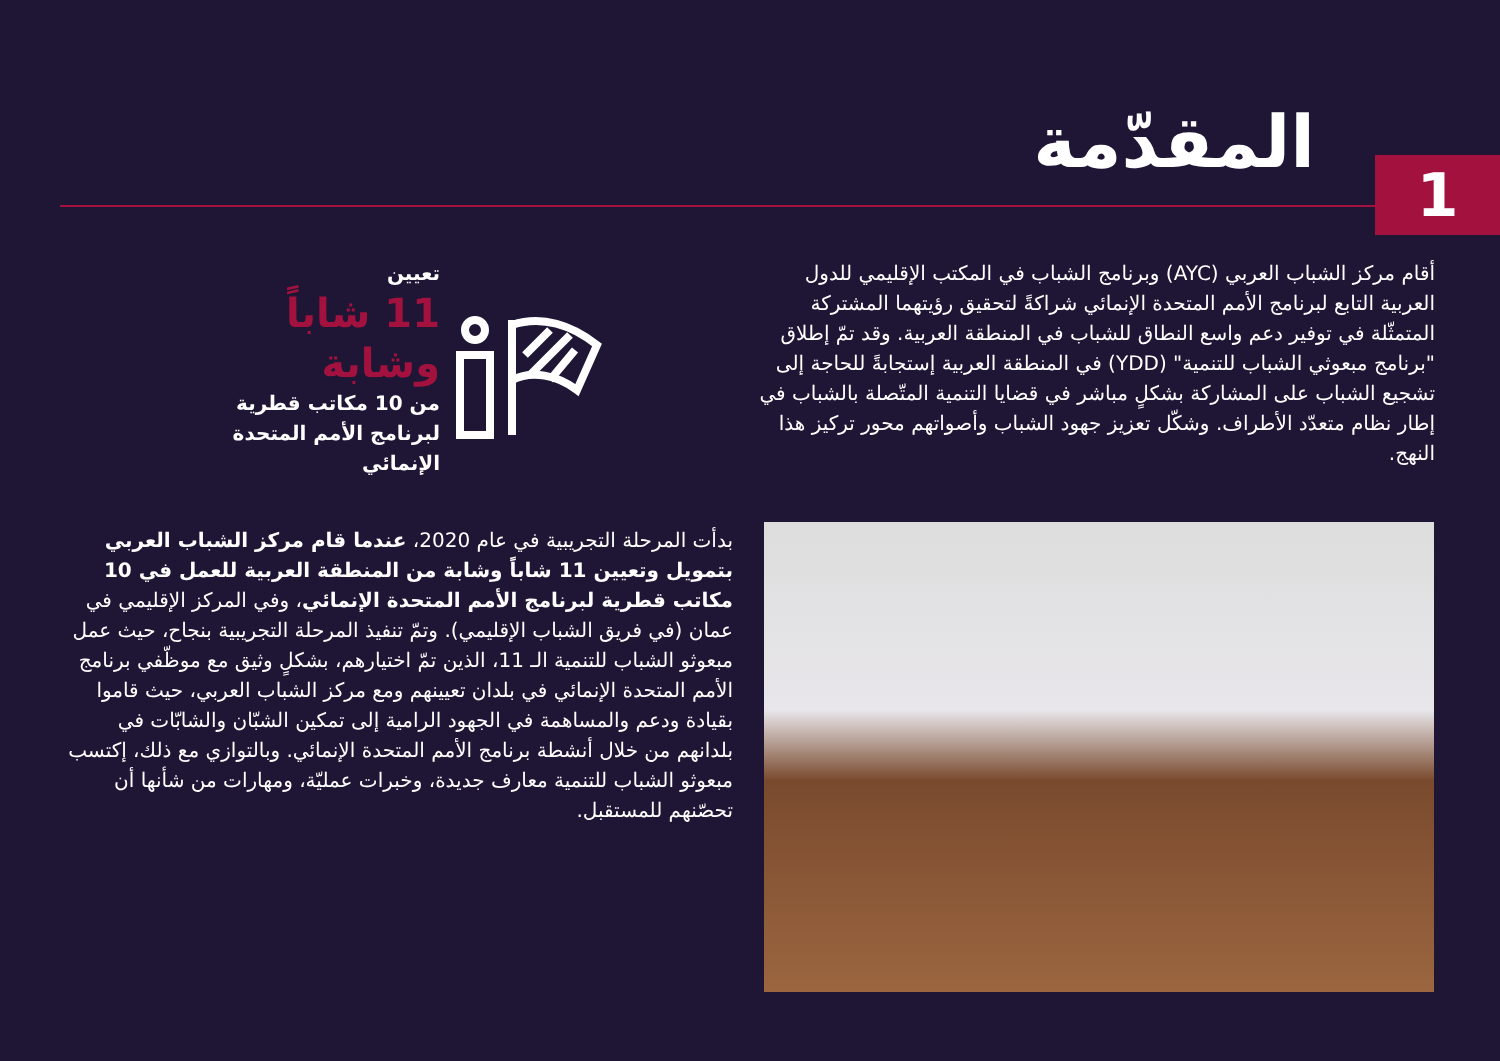المقدّمة
1
أقام مركز الشباب العربي (AYC) وبرنامج الشباب في المكتب الإقليمي للدول العربية التابع لبرنامج الأمم المتحدة الإنمائي شراكةً لتحقيق رؤيتهما المشتركة المتمثّلة في توفير دعم واسع النطاق للشباب في المنطقة العربية. وقد تمّ إطلاق "برنامج مبعوثي الشباب للتنمية" (YDD) في المنطقة العربية إستجابةً للحاجة إلى تشجيع الشباب على المشاركة بشكلٍ مباشر في قضايا التنمية المتّصلة بالشباب في إطار نظام متعدّد الأطراف. وشكّل تعزيز جهود الشباب وأصواتهم محور تركيز هذا النهج.
تعيين
11 شاباً وشابة
من 10 مكاتب قطرية لبرنامج الأمم المتحدة الإنمائي
بدأت المرحلة التجريبية في عام 2020، عندما قام مركز الشباب العربي بتمويل وتعيين 11 شاباً وشابة من المنطقة العربية للعمل في 10 مكاتب قطرية لبرنامج الأمم المتحدة الإنمائي، وفي المركز الإقليمي في عمان (في فريق الشباب الإقليمي). وتمّ تنفيذ المرحلة التجريبية بنجاح، حيث عمل مبعوثو الشباب للتنمية الـ 11، الذين تمّ اختيارهم، بشكلٍ وثيق مع موظّفي برنامج الأمم المتحدة الإنمائي في بلدان تعيينهم ومع مركز الشباب العربي، حيث قاموا بقيادة ودعم والمساهمة في الجهود الرامية إلى تمكين الشبّان والشابّات في بلدانهم من خلال أنشطة برنامج الأمم المتحدة الإنمائي. وبالتوازي مع ذلك، إكتسب مبعوثو الشباب للتنمية معارف جديدة، وخبرات عمليّة، ومهارات من شأنها أن تحصّنهم للمستقبل.